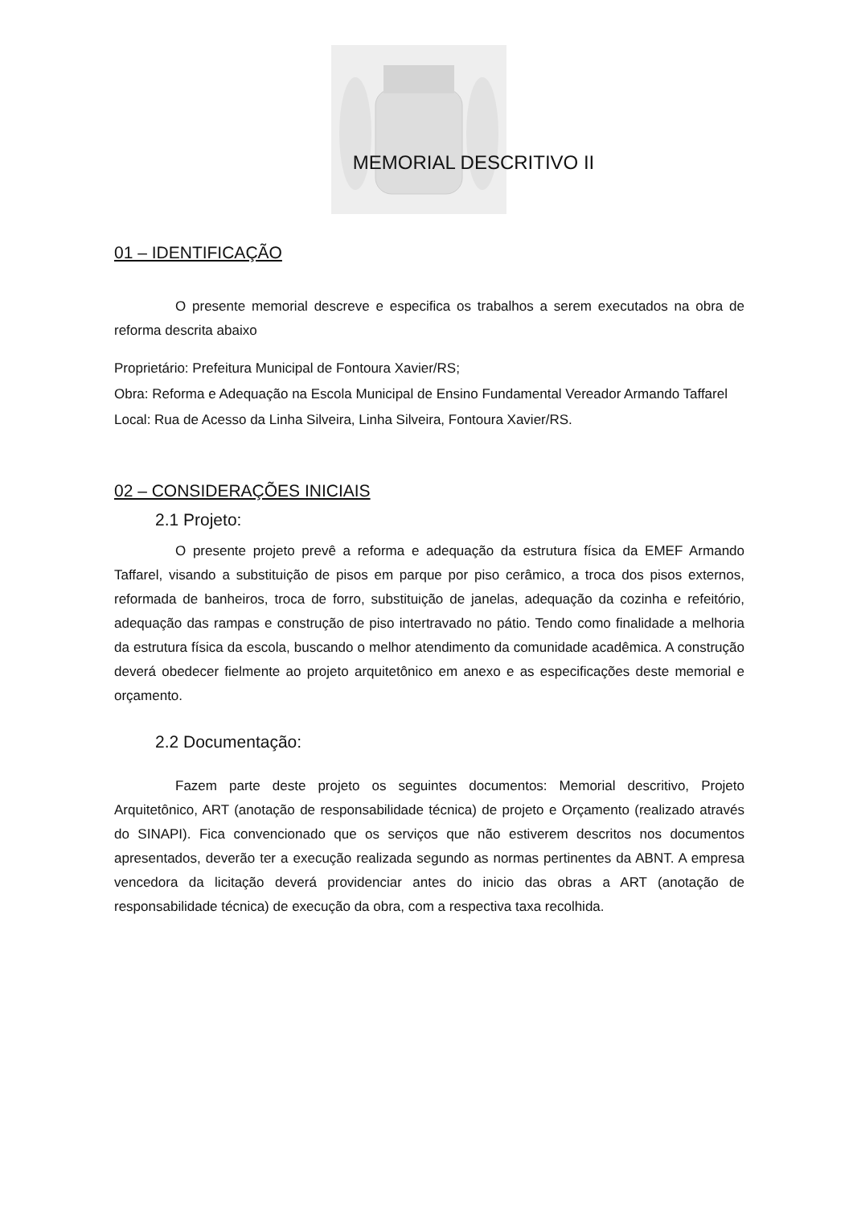MEMORIAL DESCRITIVO II
01 – IDENTIFICAÇÃO
O presente memorial descreve e especifica os trabalhos a serem executados na obra de reforma descrita abaixo
Proprietário: Prefeitura Municipal de Fontoura Xavier/RS;
Obra: Reforma e Adequação na Escola Municipal de Ensino Fundamental Vereador Armando Taffarel
Local: Rua de Acesso da Linha Silveira, Linha Silveira, Fontoura Xavier/RS.
02 – CONSIDERAÇÕES INICIAIS
2.1 Projeto:
O presente projeto prevê a reforma e adequação da estrutura física da EMEF Armando Taffarel, visando a substituição de pisos em parque por piso cerâmico, a troca dos pisos externos, reformada de banheiros, troca de forro, substituição de janelas, adequação da cozinha e refeitório, adequação das rampas e construção de piso intertravado no pátio. Tendo como finalidade a melhoria da estrutura física da escola, buscando o melhor atendimento da comunidade acadêmica. A construção deverá obedecer fielmente ao projeto arquitetônico em anexo e as especificações deste memorial e orçamento.
2.2 Documentação:
Fazem parte deste projeto os seguintes documentos: Memorial descritivo, Projeto Arquitetônico, ART (anotação de responsabilidade técnica) de projeto e Orçamento (realizado através do SINAPI). Fica convencionado que os serviços que não estiverem descritos nos documentos apresentados, deverão ter a execução realizada segundo as normas pertinentes da ABNT. A empresa vencedora da licitação deverá providenciar antes do inicio das obras a ART (anotação de responsabilidade técnica) de execução da obra, com a respectiva taxa recolhida.